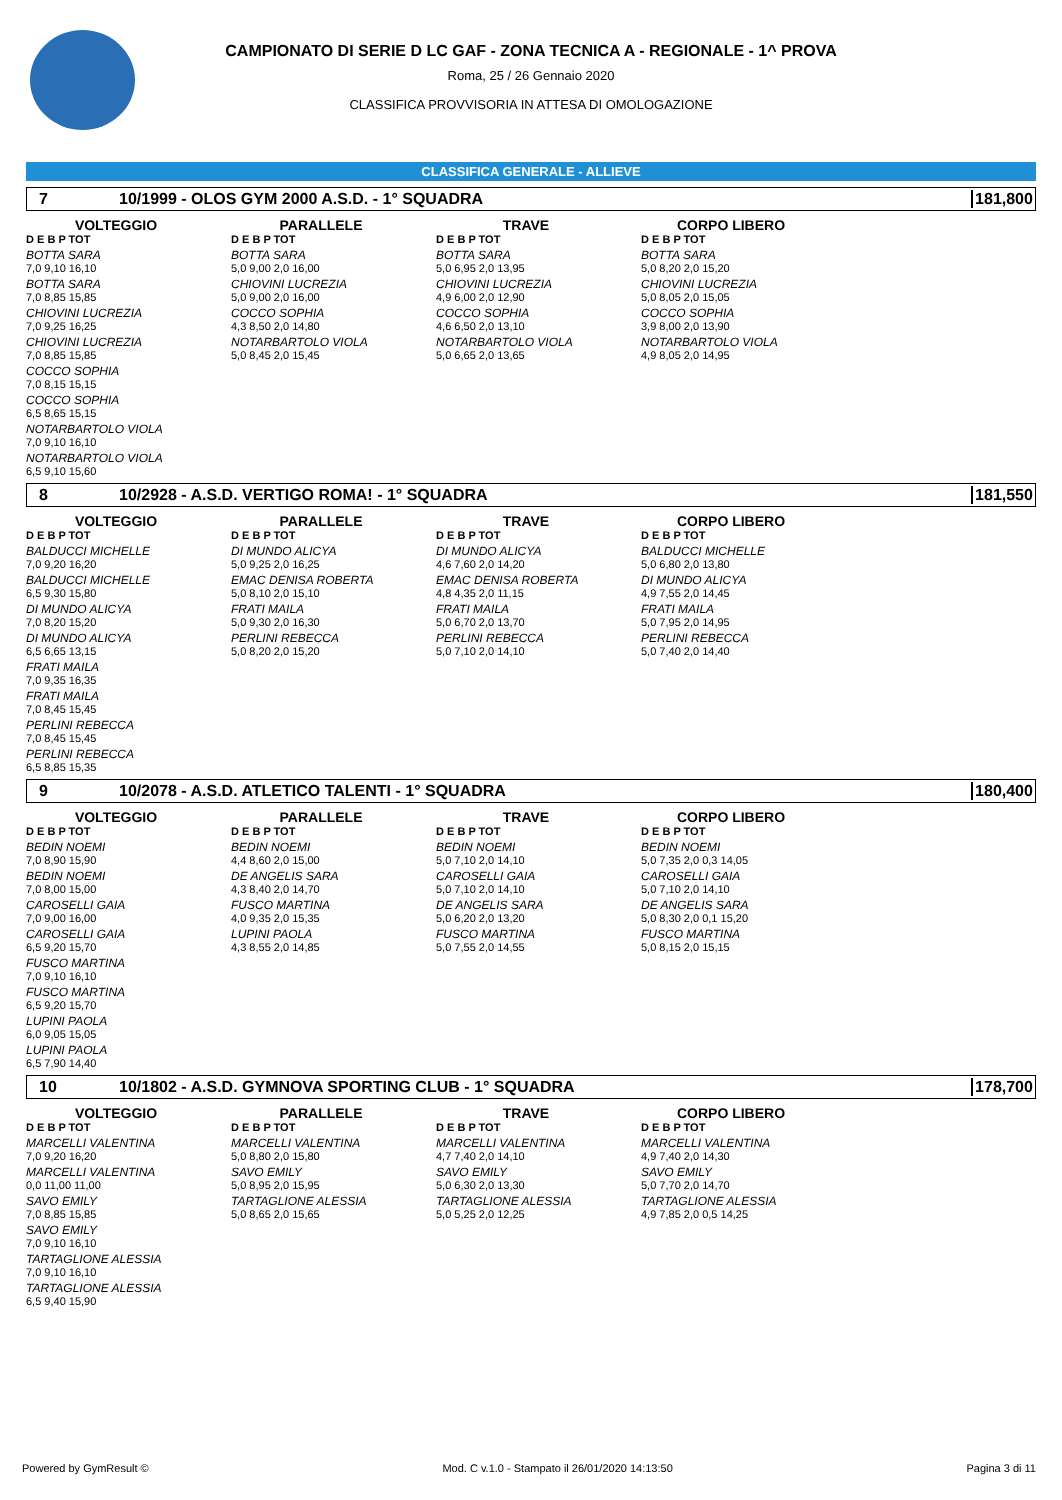CAMPIONATO DI SERIE D LC GAF - ZONA TECNICA A - REGIONALE - 1^ PROVA
Roma, 25 / 26 Gennaio 2020
CLASSIFICA PROVVISORIA IN ATTESA DI OMOLOGAZIONE
CLASSIFICA GENERALE - ALLIEVE
7 10/1999 - OLOS GYM 2000 A.S.D. - 1° SQUADRA 181,800
VOLTEGGIO
D E B P TOT
BOTTA SARA
7,0 9,10 16,10
BOTTA SARA
7,0 8,85 15,85
CHIOVINI LUCREZIA
7,0 9,25 16,25
CHIOVINI LUCREZIA
7,0 8,85 15,85
COCCO SOPHIA
7,0 8,15 15,15
COCCO SOPHIA
6,5 8,65 15,15
NOTARBARTOLO VIOLA
7,0 9,10 16,10
NOTARBARTOLO VIOLA
6,5 9,10 15,60
PARALLELE
D E B P TOT
BOTTA SARA
5,0 9,00 2,0 16,00
CHIOVINI LUCREZIA
5,0 9,00 2,0 16,00
COCCO SOPHIA
4,3 8,50 2,0 14,80
NOTARBARTOLO VIOLA
5,0 8,45 2,0 15,45
TRAVE
D E B P TOT
BOTTA SARA
5,0 6,95 2,0 13,95
CHIOVINI LUCREZIA
4,9 6,00 2,0 12,90
COCCO SOPHIA
4,6 6,50 2,0 13,10
NOTARBARTOLO VIOLA
5,0 6,65 2,0 13,65
CORPO LIBERO
D E B P TOT
BOTTA SARA
5,0 8,20 2,0 15,20
CHIOVINI LUCREZIA
5,0 8,05 2,0 15,05
COCCO SOPHIA
3,9 8,00 2,0 13,90
NOTARBARTOLO VIOLA
4,9 8,05 2,0 14,95
8 10/2928 - A.S.D. VERTIGO ROMA! - 1° SQUADRA 181,550
VOLTEGGIO
D E B P TOT
BALDUCCI MICHELLE
7,0 9,20 16,20
BALDUCCI MICHELLE
6,5 9,30 15,80
DI MUNDO ALICYA
7,0 8,20 15,20
DI MUNDO ALICYA
6,5 6,65 13,15
FRATI MAILA
7,0 9,35 16,35
FRATI MAILA
7,0 8,45 15,45
PERLINI REBECCA
7,0 8,45 15,45
PERLINI REBECCA
6,5 8,85 15,35
PARALLELE
D E B P TOT
DI MUNDO ALICYA
5,0 9,25 2,0 16,25
EMAC DENISA ROBERTA
5,0 8,10 2,0 15,10
FRATI MAILA
5,0 9,30 2,0 16,30
PERLINI REBECCA
5,0 8,20 2,0 15,20
TRAVE
D E B P TOT
DI MUNDO ALICYA
4,6 7,60 2,0 14,20
EMAC DENISA ROBERTA
4,8 4,35 2,0 11,15
FRATI MAILA
5,0 6,70 2,0 13,70
PERLINI REBECCA
5,0 7,10 2,0 14,10
CORPO LIBERO
D E B P TOT
BALDUCCI MICHELLE
5,0 6,80 2,0 13,80
DI MUNDO ALICYA
4,9 7,55 2,0 14,45
FRATI MAILA
5,0 7,95 2,0 14,95
PERLINI REBECCA
5,0 7,40 2,0 14,40
9 10/2078 - A.S.D. ATLETICO TALENTI - 1° SQUADRA 180,400
VOLTEGGIO
D E B P TOT
BEDIN NOEMI
7,0 8,90 15,90
BEDIN NOEMI
7,0 8,00 15,00
CAROSELLI GAIA
7,0 9,00 16,00
CAROSELLI GAIA
6,5 9,20 15,70
FUSCO MARTINA
7,0 9,10 16,10
FUSCO MARTINA
6,5 9,20 15,70
LUPINI PAOLA
6,0 9,05 15,05
LUPINI PAOLA
6,5 7,90 14,40
PARALLELE
D E B P TOT
BEDIN NOEMI
4,4 8,60 2,0 15,00
DE ANGELIS SARA
4,3 8,40 2,0 14,70
FUSCO MARTINA
4,0 9,35 2,0 15,35
LUPINI PAOLA
4,3 8,55 2,0 14,85
TRAVE
D E B P TOT
BEDIN NOEMI
5,0 7,10 2,0 14,10
CAROSELLI GAIA
5,0 7,10 2,0 14,10
DE ANGELIS SARA
5,0 6,20 2,0 13,20
FUSCO MARTINA
5,0 7,55 2,0 14,55
CORPO LIBERO
D E B P TOT
BEDIN NOEMI
5,0 7,35 2,0 0,3 14,05
CAROSELLI GAIA
5,0 7,10 2,0 14,10
DE ANGELIS SARA
5,0 8,30 2,0 0,1 15,20
FUSCO MARTINA
5,0 8,15 2,0 15,15
10 10/1802 - A.S.D. GYMNOVA SPORTING CLUB - 1° SQUADRA 178,700
VOLTEGGIO
D E B P TOT
MARCELLI VALENTINA
7,0 9,20 16,20
MARCELLI VALENTINA
0,0 11,00 11,00
SAVO EMILY
7,0 8,85 15,85
SAVO EMILY
7,0 9,10 16,10
TARTAGLIONE ALESSIA
7,0 9,10 16,10
TARTAGLIONE ALESSIA
6,5 9,40 15,90
PARALLELE
D E B P TOT
MARCELLI VALENTINA
5,0 8,80 2,0 15,80
SAVO EMILY
5,0 8,95 2,0 15,95
TARTAGLIONE ALESSIA
5,0 8,65 2,0 15,65
TRAVE
D E B P TOT
MARCELLI VALENTINA
4,7 7,40 2,0 14,10
SAVO EMILY
5,0 6,30 2,0 13,30
TARTAGLIONE ALESSIA
5,0 5,25 2,0 12,25
CORPO LIBERO
D E B P TOT
MARCELLI VALENTINA
4,9 7,40 2,0 14,30
SAVO EMILY
5,0 7,70 2,0 14,70
TARTAGLIONE ALESSIA
4,9 7,85 2,0 0,5 14,25
Powered by GymResult © Mod. C v.1.0 - Stampato il 26/01/2020 14:13:50 Pagina 3 di 11